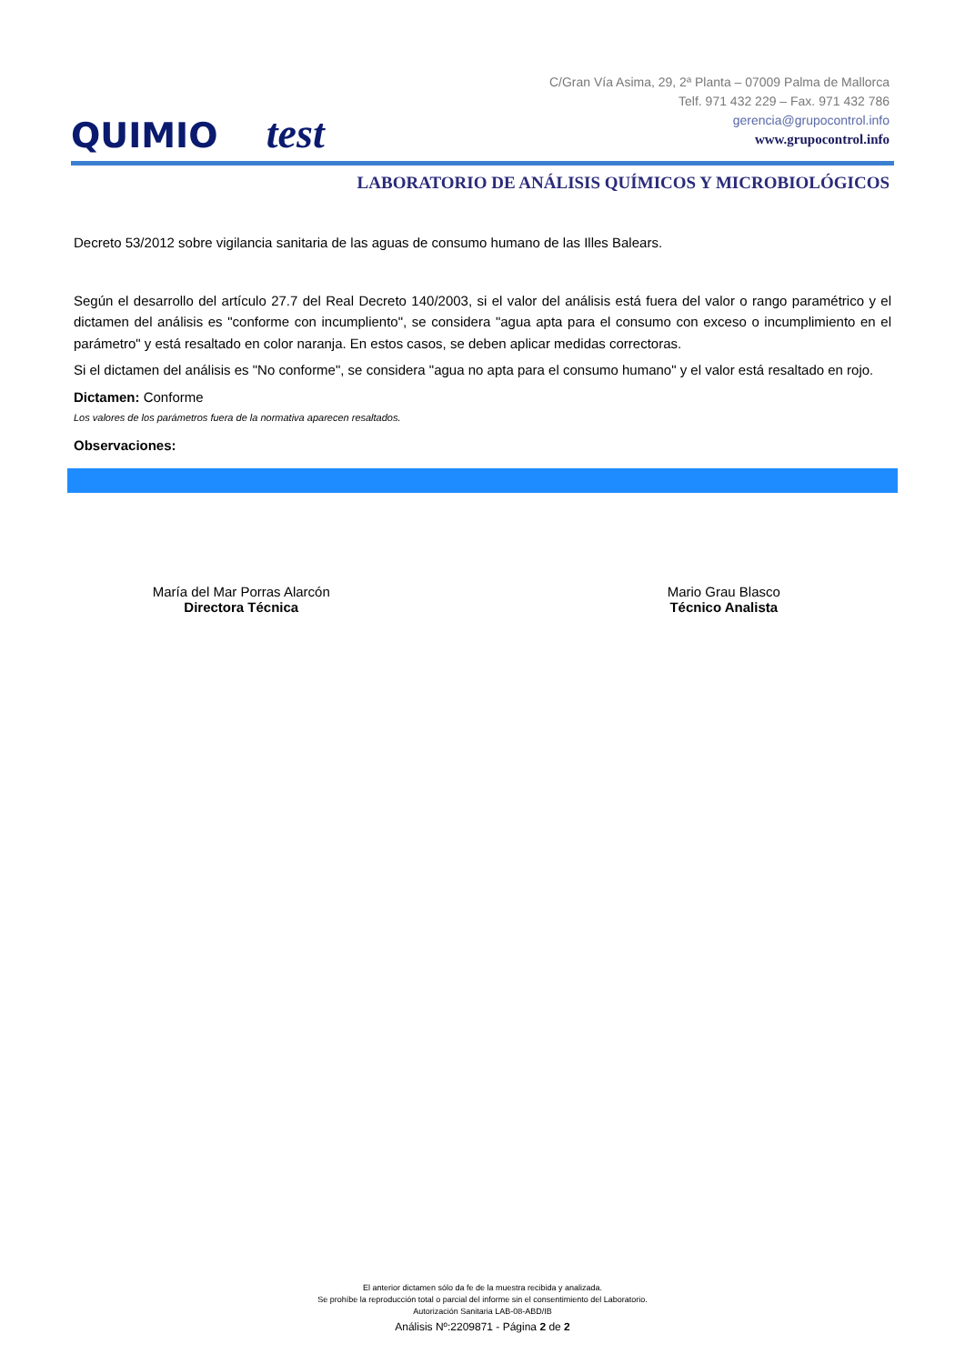QUIMIO test
C/Gran Vía Asima, 29, 2ª Planta – 07009 Palma de Mallorca
Telf. 971 432 229 – Fax. 971 432 786
gerencia@grupocontrol.info
www.grupocontrol.info
LABORATORIO DE ANÁLISIS QUÍMICOS Y MICROBIOLÓGICOS
Decreto 53/2012 sobre vigilancia sanitaria de las aguas de consumo humano de las Illes Balears.
Según el desarrollo del artículo 27.7 del Real Decreto 140/2003, si el valor del análisis está fuera del valor o rango paramétrico y el dictamen del análisis es "conforme con incumpliento", se considera "agua apta para el consumo con exceso o incumplimiento en el parámetro" y está resaltado en color naranja. En estos casos, se deben aplicar medidas correctoras.
Si el dictamen del análisis es "No conforme", se considera "agua no apta para el consumo humano" y el valor está resaltado en rojo.
Dictamen: Conforme
Los valores de los parámetros fuera de la normativa aparecen resaltados.
Observaciones:
María del Mar Porras Alarcón
Directora Técnica
Mario Grau Blasco
Técnico Analista
El anterior dictamen sólo da fe de la muestra recibida y analizada.
Se prohíbe la reproducción total o parcial del informe sin el consentimiento del Laboratorio.
Autorización Sanitaria LAB-08-ABD/IB
Análisis Nº:2209871 - Página 2 de 2